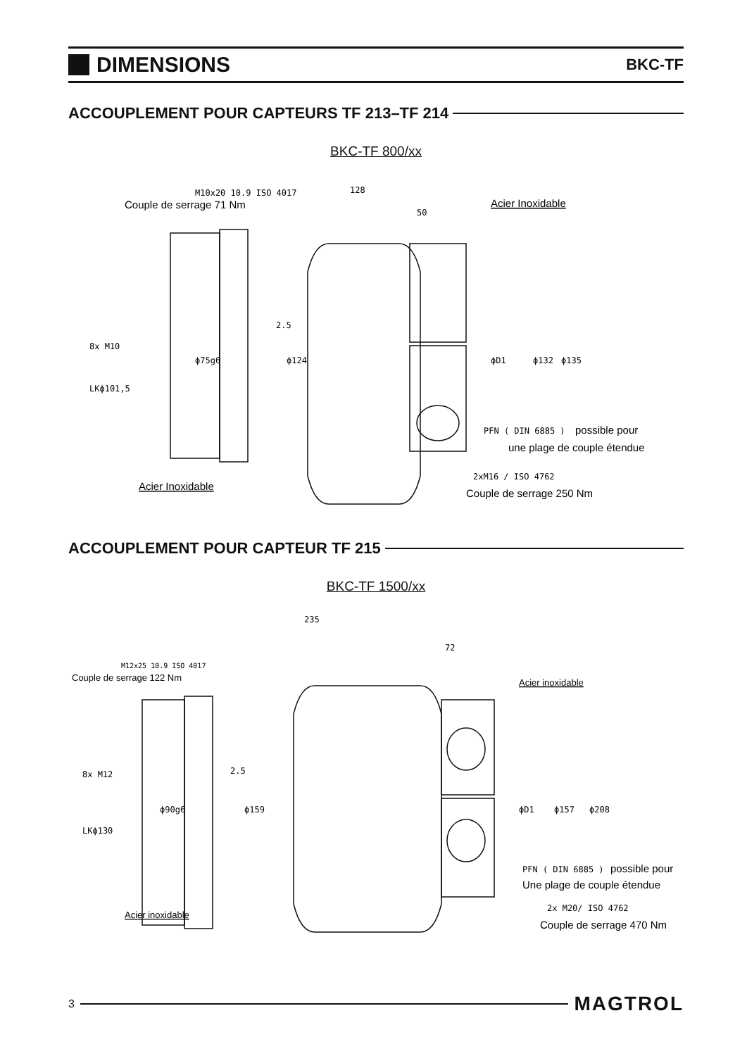DIMENSIONS
BKC-TF
ACCOUPLEMENT POUR CAPTEURS TF 213–TF 214
BKC-TF 800/xx
M10x20 10.9 ISO 4017
Couple de serrage 71 Nm
128
50
Acier Inoxidable
2.5
8x M10
LKϕ101,5
ϕ75g6
ϕ124
ϕD1
ϕ132
ϕ135
PFN ( DIN 6885 )
possible pour
une plage de couple étendue
Acier Inoxidable
2xM16 / ISO 4762
Couple de serrage 250 Nm
ACCOUPLEMENT POUR CAPTEUR TF 215
BKC-TF 1500/xx
235
72
M12x25 10.9 ISO 4017
Couple de serrage 122 Nm
Acier inoxidable
2.5
8x M12
LKϕ130
ϕ90g6
ϕ159
ϕD1
ϕ157
ϕ208
PFN ( DIN 6885 )
possible pour
Une plage de couple étendue
Acier inoxidable
2x M20/ ISO 4762
Couple de serrage 470 Nm
3
MAGTROL